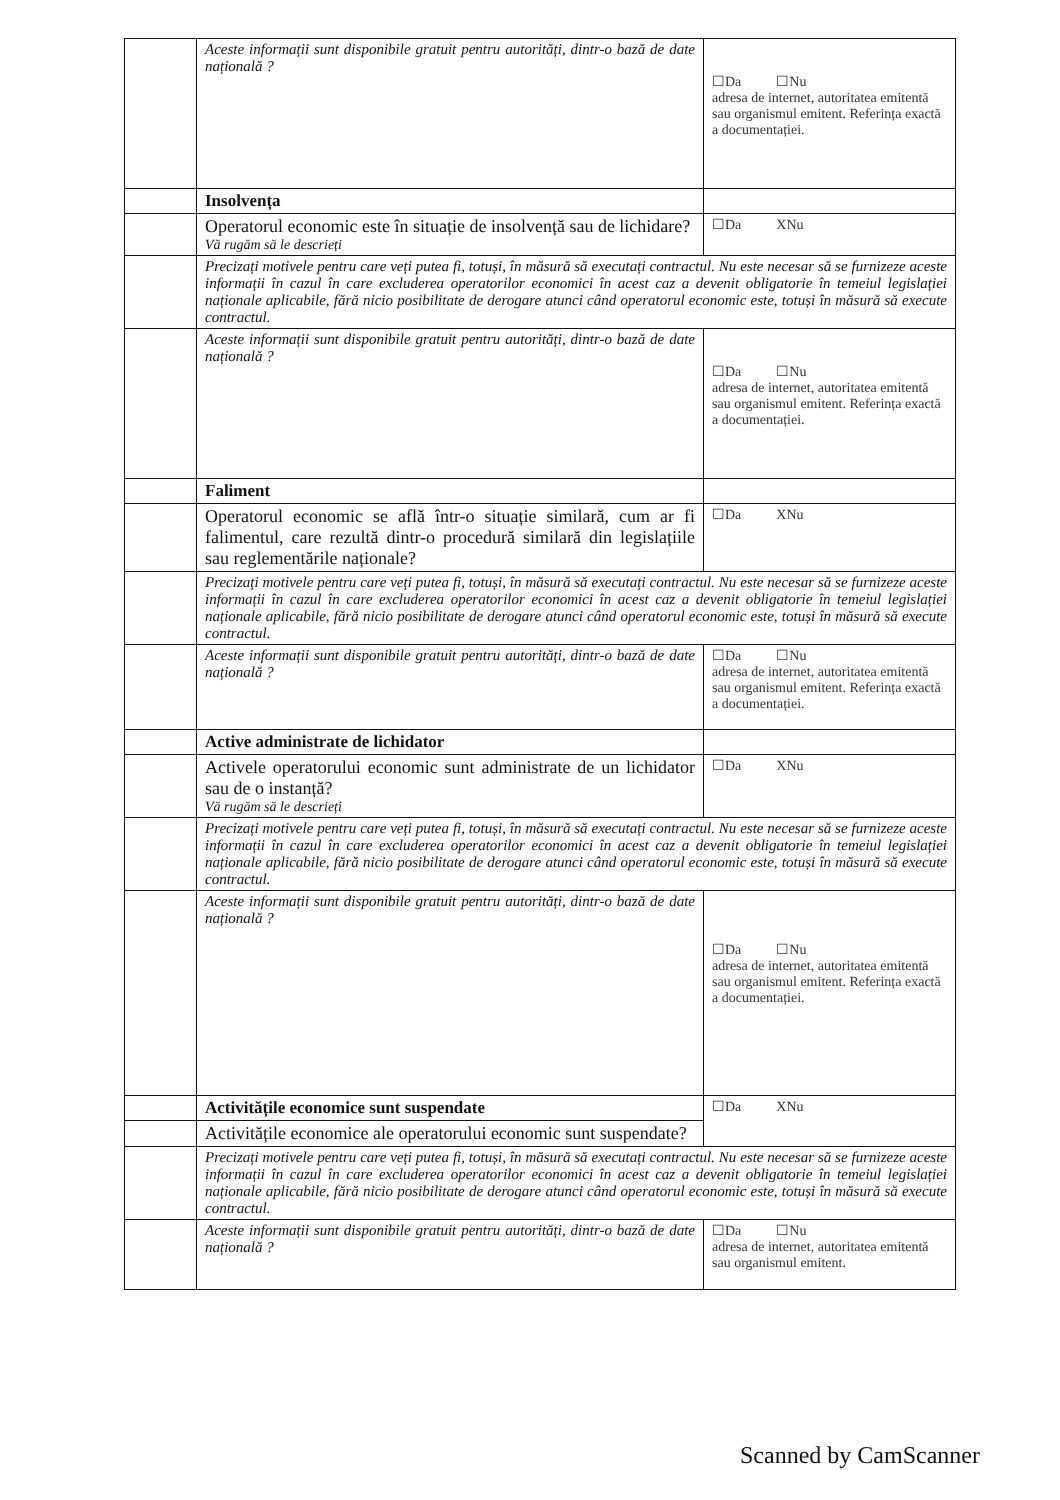| | Aceste informații sunt disponibile gratuit pentru autorități, dintr-o bază de date națională ? | ☐Da ☐Nu adresa de internet, autoritatea emitentă sau organismul emitent. Referința exactă a documentației. |
| | Insolvența | |
| | Operatorul economic este în situație de insolvență sau de lichidare? Vă rugăm să le descrieți | ☐Da XNu |
| | Precizați motivele pentru care veți putea fi, totuși, în măsură să executați contractul. Nu este necesar să se furnizeze aceste informații în cazul în care excluderea operatorilor economici în acest caz a devenit obligatorie în temeiul legislației naționale aplicabile, fără nicio posibilitate de derogare atunci când operatorul economic este, totuși în măsură să execute contractul. | |
| | Aceste informații sunt disponibile gratuit pentru autorități, dintr-o bază de date națională ? | ☐Da ☐Nu adresa de internet, autoritatea emitentă sau organismul emitent. Referința exactă a documentației. |
| | Faliment | |
| | Operatorul economic se află într-o situație similară, cum ar fi falimentul, care rezultă dintr-o procedură similară din legislațiile sau reglementările naționale? | ☐Da XNu |
| | Precizați motivele pentru care veți putea fi, totuși, în măsură să executați contractul. Nu este necesar să se furnizeze aceste informații în cazul în care excluderea operatorilor economici în acest caz a devenit obligatorie în temeiul legislației naționale aplicabile, fără nicio posibilitate de derogare atunci când operatorul economic este, totuși în măsură să execute contractul. | |
| | Aceste informații sunt disponibile gratuit pentru autorități, dintr-o bază de date națională ? | ☐Da ☐Nu adresa de internet, autoritatea emitentă sau organismul emitent. Referința exactă a documentației. |
| | Active administrate de lichidator | |
| | Activele operatorului economic sunt administrate de un lichidator sau de o instanță? Vă rugăm să le descrieți | ☐Da XNu |
| | Precizați motivele pentru care veți putea fi, totuși, în măsură să executați contractul. Nu este necesar să se furnizeze aceste informații în cazul în care excluderea operatorilor economici în acest caz a devenit obligatorie în temeiul legislației naționale aplicabile, fără nicio posibilitate de derogare atunci când operatorul economic este, totuși în măsură să execute contractul. | |
| | Aceste informații sunt disponibile gratuit pentru autorități, dintr-o bază de date națională ? | ☐Da ☐Nu adresa de internet, autoritatea emitentă sau organismul emitent. Referința exactă a documentației. |
| | Activitățile economice sunt suspendate | ☐Da XNu |
| | Activitățile economice ale operatorului economic sunt suspendate? | |
| | Precizați motivele pentru care veți putea fi, totuși, în măsură să executați contractul. Nu este necesar să se furnizeze aceste informații în cazul în care excluderea operatorilor economici în acest caz a devenit obligatorie în temeiul legislației naționale aplicabile, fără nicio posibilitate de derogare atunci când operatorul economic este, totuși în măsură să execute contractul. | |
| | Aceste informații sunt disponibile gratuit pentru autorități, dintr-o bază de date națională ? | ☐Da ☐Nu adresa de internet, autoritatea emitentă sau organismul emitent. |
Scanned by CamScanner